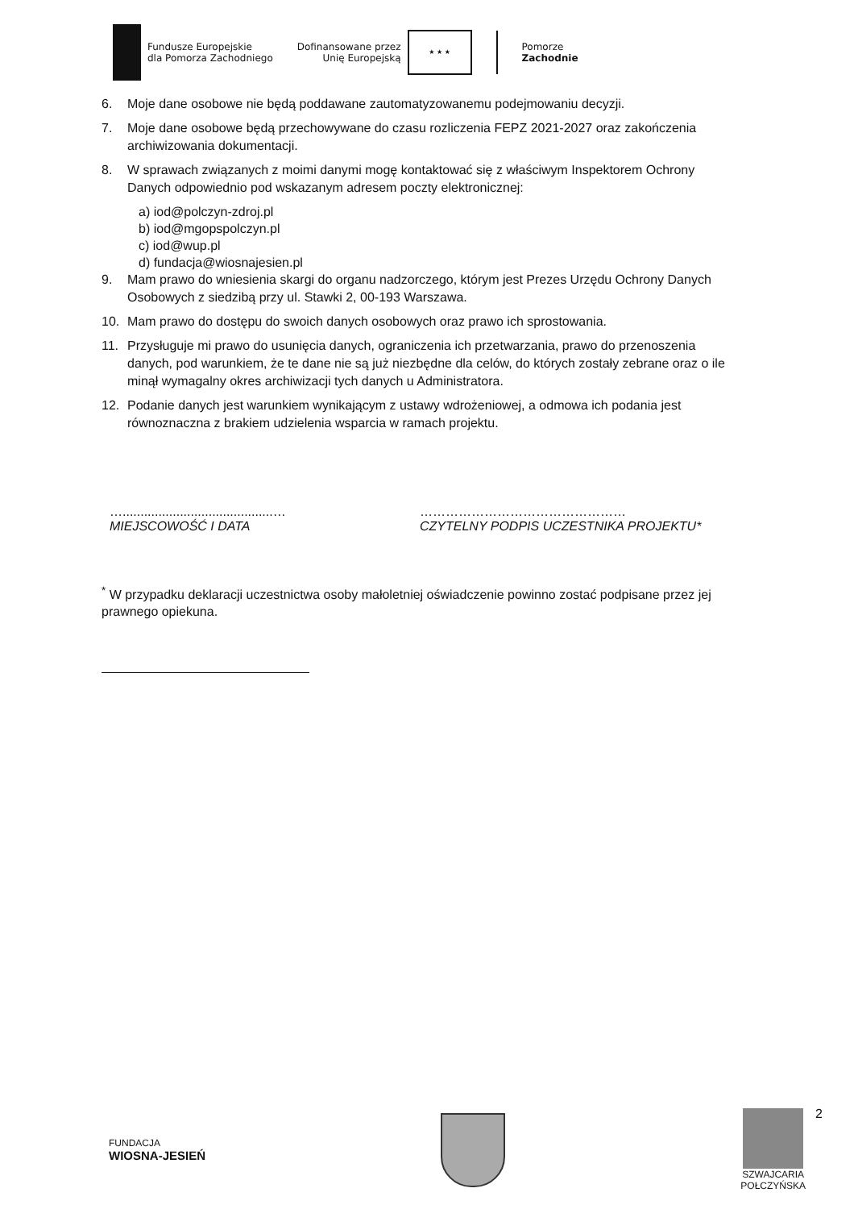Fundusze Europejskie
dla Pomorza Zachodniego
Dofinansowane przez
Unię Europejską
★ ★ ★
Pomorze
Zachodnie
6. Moje dane osobowe nie będą poddawane zautomatyzowanemu podejmowaniu decyzji.
7. Moje dane osobowe będą przechowywane do czasu rozliczenia FEPZ 2021-2027 oraz zakończenia archiwizowania dokumentacji.
8. W sprawach związanych z moimi danymi mogę kontaktować się z właściwym Inspektorem Ochrony Danych odpowiednio pod wskazanym adresem poczty elektronicznej:
a) iod@polczyn-zdroj.pl
b) iod@mgopspolczyn.pl
c) iod@wup.pl
d) fundacja@wiosnajesien.pl
9. Mam prawo do wniesienia skargi do organu nadzorczego, którym jest Prezes Urzędu Ochrony Danych Osobowych z siedzibą przy ul. Stawki 2, 00-193 Warszawa.
10. Mam prawo do dostępu do swoich danych osobowych oraz prawo ich sprostowania.
11. Przysługuje mi prawo do usunięcia danych, ograniczenia ich przetwarzania, prawo do przenoszenia danych, pod warunkiem, że te dane nie są już niezbędne dla celów, do których zostały zebrane oraz o ile minął wymagalny okres archiwizacji tych danych u Administratora.
12. Podanie danych jest warunkiem wynikającym z ustawy wdrożeniowej, a odmowa ich podania jest równoznaczna z brakiem udzielenia wsparcia w ramach projektu.
…..........................................…
MIEJSCOWOŚĆ I DATA
…………………………………………
CZYTELNY PODPIS UCZESTNIKA PROJEKTU*
<sup>*</sup> W przypadku deklaracji uczestnictwa osoby małoletniej oświadczenie powinno zostać podpisane przez jej prawnego opiekuna.
2
FUNDACJA
WIOSNA-JESIEŃ
SZWAJCARIA
POŁCZYŃSKA